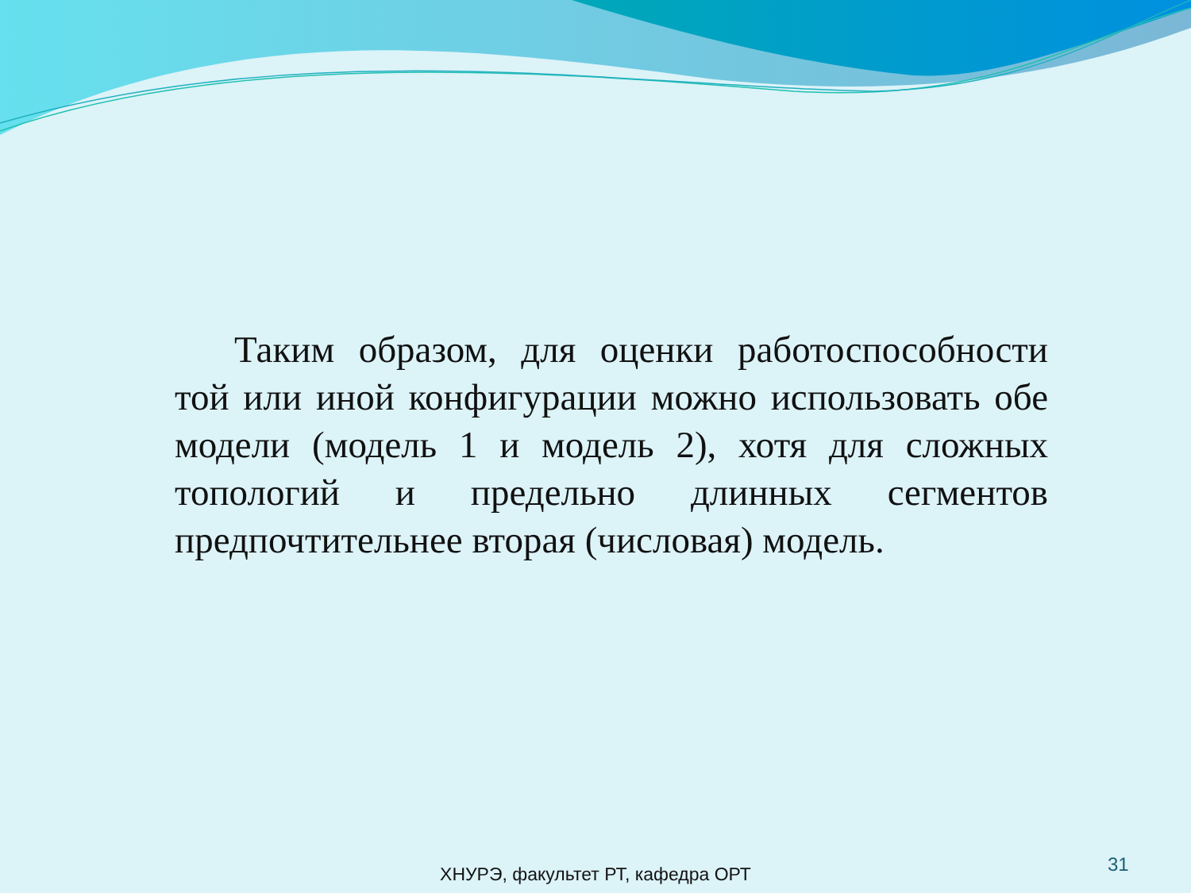Таким образом, для оценки работоспособности той или иной конфигурации можно использовать обе модели (модель 1 и модель 2), хотя для сложных топологий и предельно длинных сегментов предпочтительнее вторая (числовая) модель.
ХНУРЭ, факультет РТ, кафедра ОРТ 31